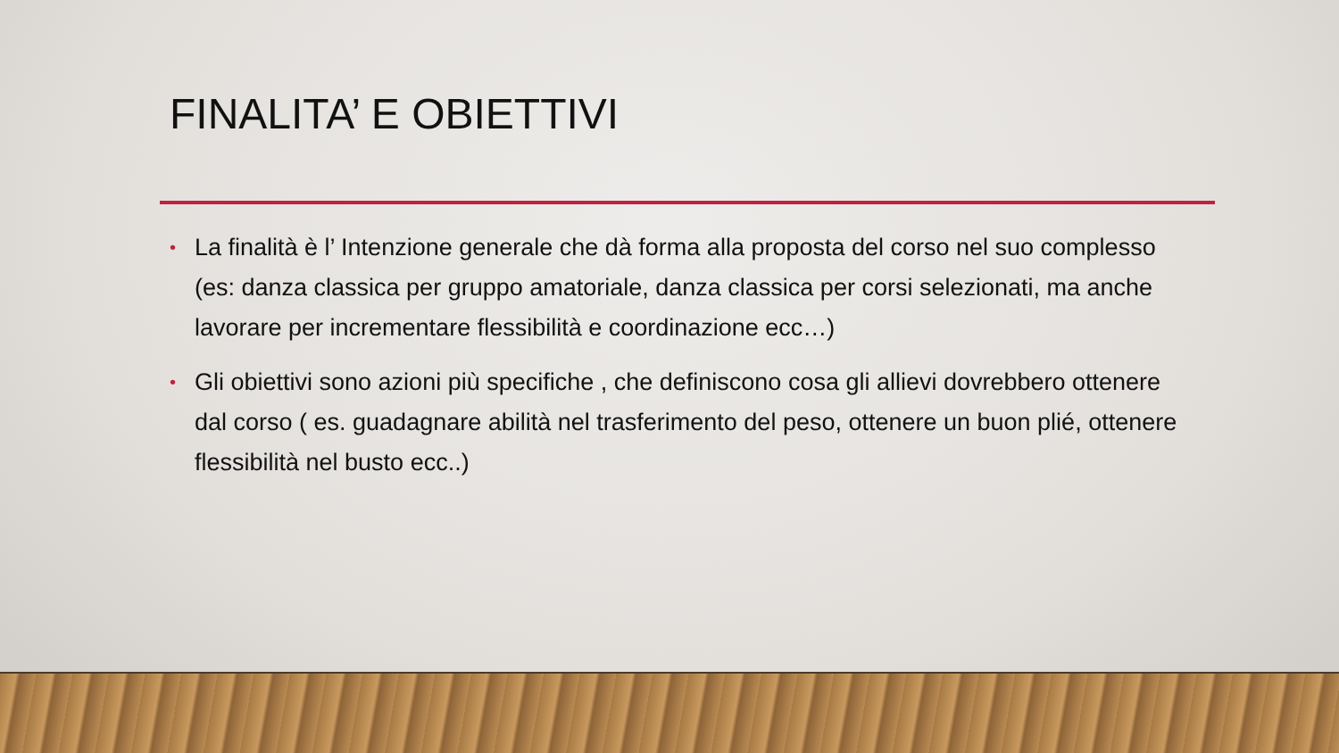FINALITA’ E OBIETTIVI
• La finalità è l’ Intenzione generale che dà forma alla proposta del corso nel suo complesso (es: danza classica per gruppo amatoriale, danza classica per corsi selezionati, ma anche lavorare per incrementare flessibilità e coordinazione ecc…)
• Gli obiettivi sono azioni più specifiche , che definiscono cosa gli allievi dovrebbero ottenere dal corso ( es. guadagnare abilità nel trasferimento del peso, ottenere un buon plié, ottenere flessibilità nel busto ecc..)